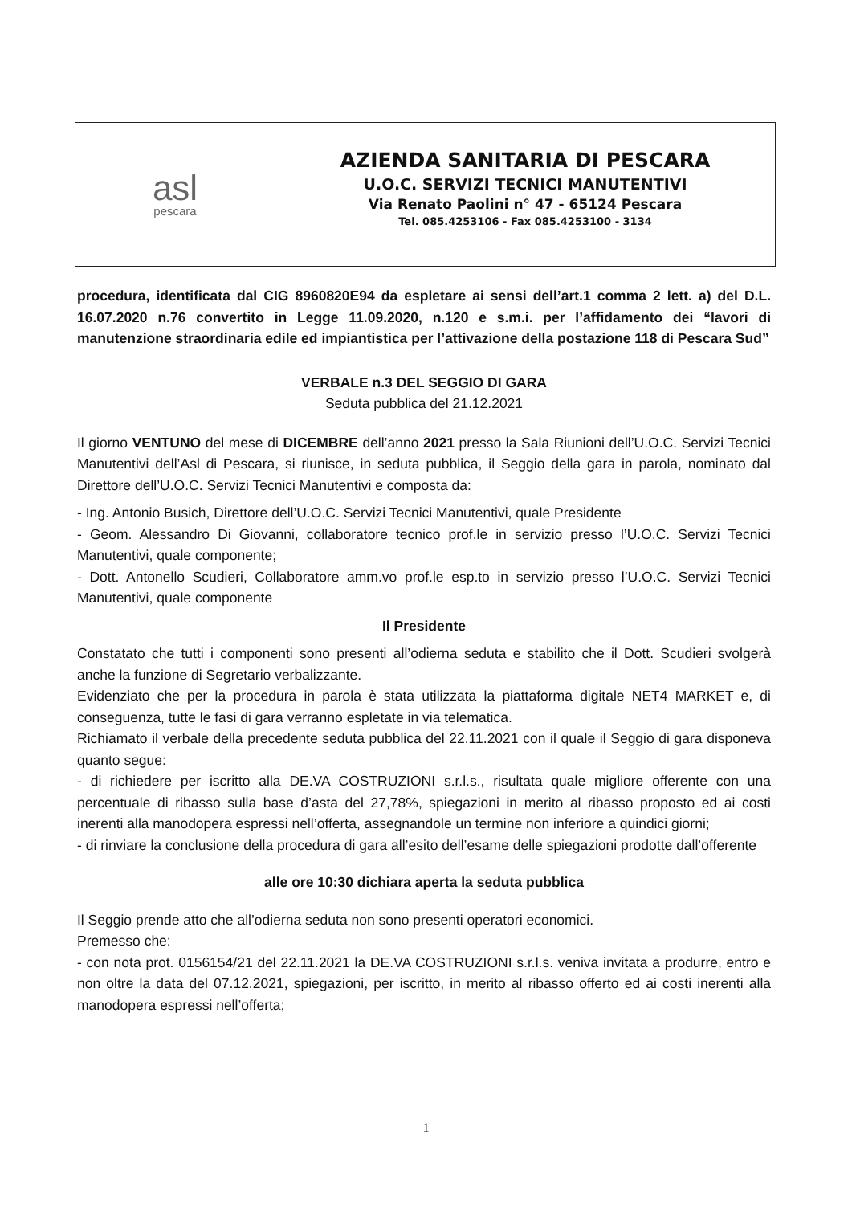asl
pescara
AZIENDA SANITARIA DI PESCARA
U.O.C. SERVIZI TECNICI MANUTENTIVI
Via Renato Paolini n° 47 - 65124 Pescara
Tel. 085.4253106 - Fax 085.4253100 - 3134
procedura, identificata dal CIG 8960820E94 da espletare ai sensi dell’art.1 comma 2 lett. a) del D.L. 16.07.2020 n.76 convertito in Legge 11.09.2020, n.120 e s.m.i. per l’affidamento dei “lavori di manutenzione straordinaria edile ed impiantistica per l’attivazione della postazione 118 di Pescara Sud”
VERBALE n.3 DEL SEGGIO DI GARA
Seduta pubblica del 21.12.2021
Il giorno VENTUNO del mese di DICEMBRE dell’anno 2021 presso la Sala Riunioni dell’U.O.C. Servizi Tecnici Manutentivi dell’Asl di Pescara, si riunisce, in seduta pubblica, il Seggio della gara in parola, nominato dal Direttore dell’U.O.C. Servizi Tecnici Manutentivi e composta da:
- Ing. Antonio Busich, Direttore dell’U.O.C. Servizi Tecnici Manutentivi, quale Presidente
- Geom. Alessandro Di Giovanni, collaboratore tecnico prof.le in servizio presso l’U.O.C. Servizi Tecnici Manutentivi, quale componente;
- Dott. Antonello Scudieri, Collaboratore amm.vo prof.le esp.to in servizio presso l’U.O.C. Servizi Tecnici Manutentivi, quale componente
Il Presidente
Constatato che tutti i componenti sono presenti all’odierna seduta e stabilito che il Dott. Scudieri svolgerà anche la funzione di Segretario verbalizzante.
Evidenziato che per la procedura in parola è stata utilizzata la piattaforma digitale NET4 MARKET e, di conseguenza, tutte le fasi di gara verranno espletate in via telematica.
Richiamato il verbale della precedente seduta pubblica del 22.11.2021 con il quale il Seggio di gara disponeva quanto segue:
- di richiedere per iscritto alla DE.VA COSTRUZIONI s.r.l.s., risultata quale migliore offerente con una percentuale di ribasso sulla base d’asta del 27,78%, spiegazioni in merito al ribasso proposto ed ai costi inerenti alla manodopera espressi nell’offerta, assegnandole un termine non inferiore a quindici giorni;
- di rinviare la conclusione della procedura di gara all’esito dell’esame delle spiegazioni prodotte dall’offerente
alle ore 10:30 dichiara aperta la seduta pubblica
Il Seggio prende atto che all’odierna seduta non sono presenti operatori economici.
Premesso che:
- con nota prot. 0156154/21 del 22.11.2021 la DE.VA COSTRUZIONI s.r.l.s. veniva invitata a produrre, entro e non oltre la data del 07.12.2021, spiegazioni, per iscritto, in merito al ribasso offerto ed ai costi inerenti alla manodopera espressi nell’offerta;
1